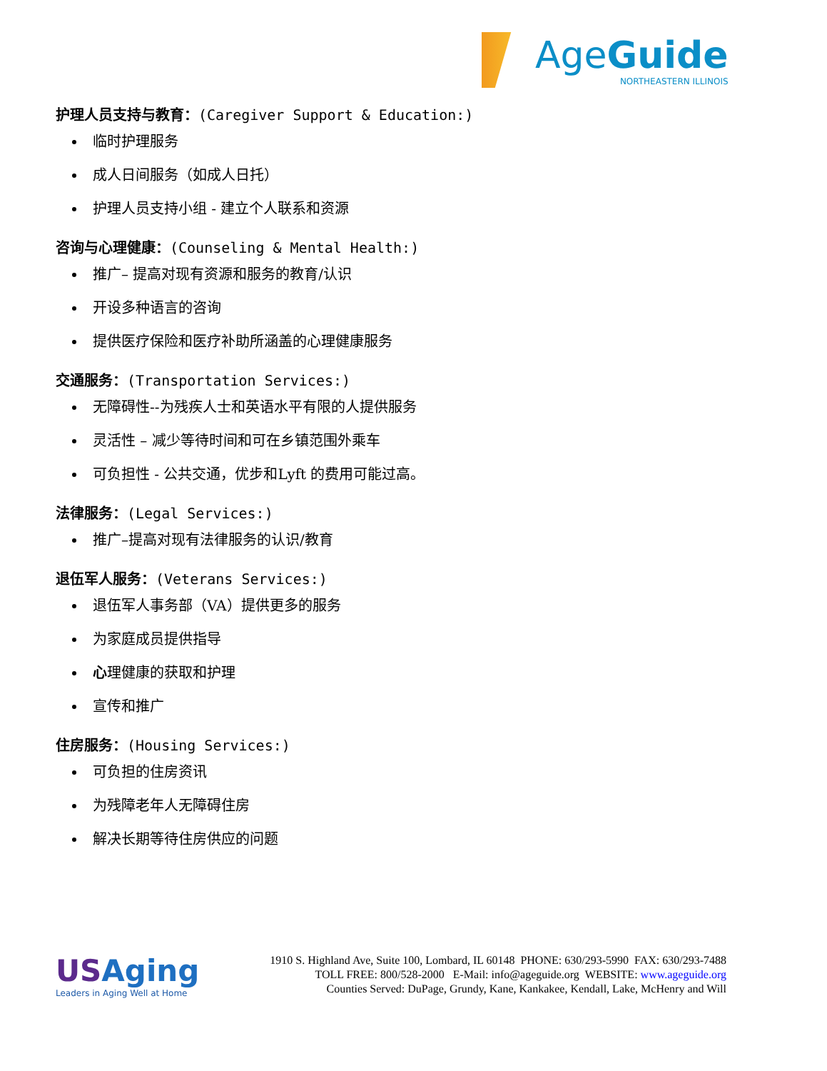Age Guide
NORTHEASTERN ILLINOIS
护理人员支持与教育：(Caregiver Support & Education:)
临时护理服务
成人日间服务（如成人日托）
护理人员支持小组 - 建立个人联系和资源
咨询与心理健康：(Counseling & Mental Health:)
推广– 提高对现有资源和服务的教育/认识
开设多种语言的咨询
提供医疗保险和医疗补助所涵盖的心理健康服务
交通服务：(Transportation Services:)
无障碍性--为残疾人士和英语水平有限的人提供服务
灵活性 – 减少等待时间和可在乡镇范围外乘车
可负担性 - 公共交通，优步和Lyft 的费用可能过高。
法律服务：(Legal Services:)
推广–提高对现有法律服务的认识/教育
退伍军人服务：(Veterans Services:)
退伍军人事务部（VA）提供更多的服务
为家庭成员提供指导
心理健康的获取和护理
宣传和推广
住房服务：(Housing Services:)
可负担的住房资讯
为残障老年人无障碍住房
解决长期等待住房供应的问题
USAging
Leaders in Aging Well at Home
1910 S. Highland Ave, Suite 100, Lombard, IL 60148 PHONE: 630/293-5990 FAX: 630/293-7488
TOLL FREE: 800/528-2000 E-Mail: info@ageguide.org WEBSITE: www.ageguide.org
Counties Served: DuPage, Grundy, Kane, Kankakee, Kendall, Lake, McHenry and Will